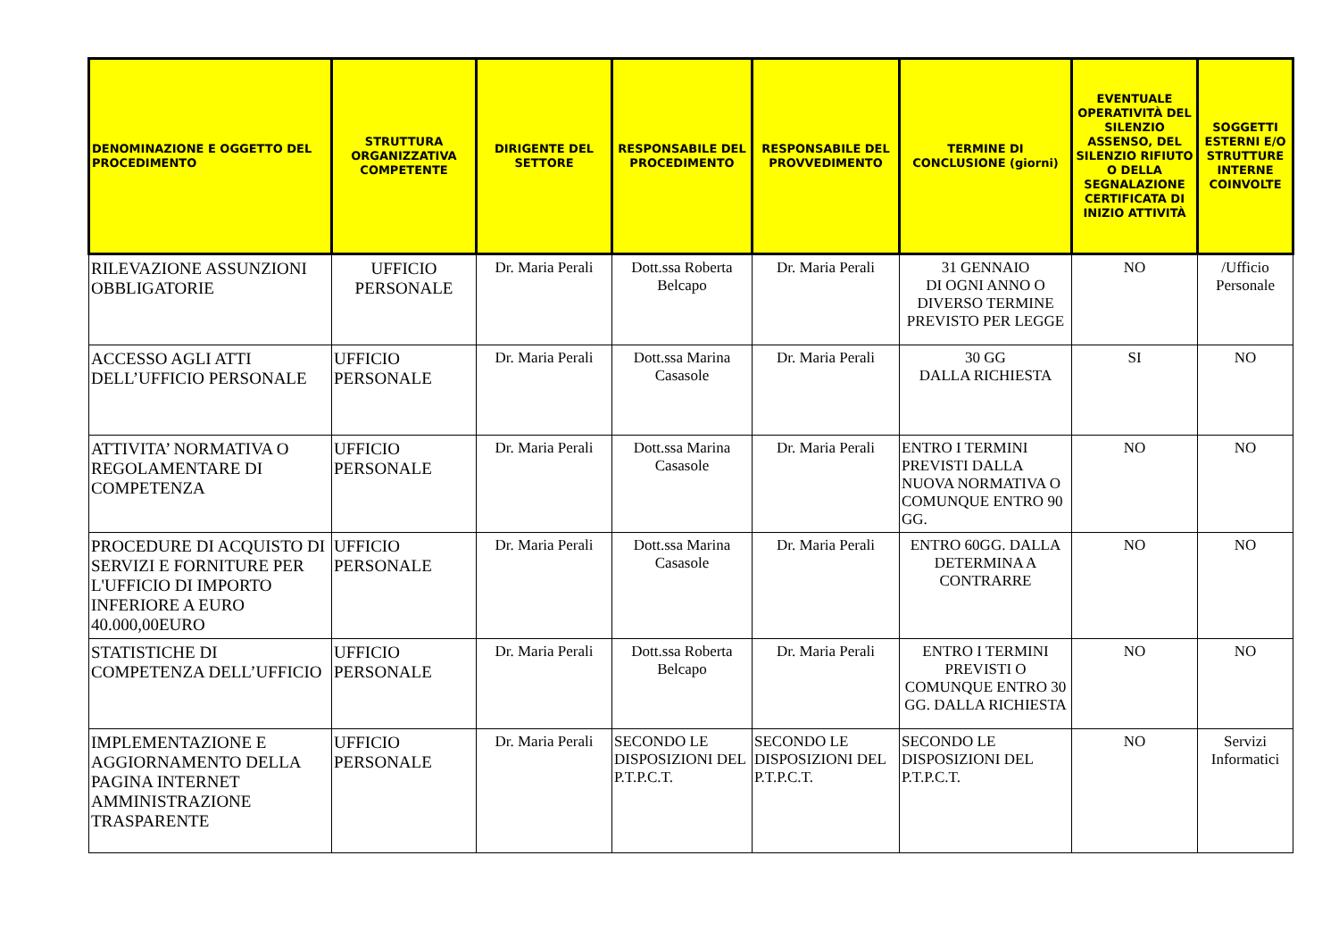| DENOMINAZIONE E OGGETTO DEL PROCEDIMENTO | STRUTTURA ORGANIZZATIVA COMPETENTE | DIRIGENTE DEL SETTORE | RESPONSABILE DEL PROCEDIMENTO | RESPONSABILE DEL PROVVEDIMENTO | TERMINE DI CONCLUSIONE (giorni) | EVENTUALE OPERATIVITÀ DEL SILENZIO ASSENSO, DEL SILENZIO RIFIUTO O DELLA SEGNALAZIONE CERTIFICATA DI INIZIO ATTIVITÀ | SOGGETTI ESTERNI E/O STRUTTURE INTERNE COINVOLTE |
| --- | --- | --- | --- | --- | --- | --- | --- |
| RILEVAZIONE ASSUNZIONI OBBLIGATORIE | UFFICIO PERSONALE | Dr. Maria Perali | Dott.ssa Roberta Belcapo | Dr. Maria Perali | 31 GENNAIO DI OGNI ANNO O DIVERSO TERMINE PREVISTO PER LEGGE | NO | /Ufficio Personale |
| ACCESSO AGLI ATTI DELL’UFFICIO PERSONALE | UFFICIO PERSONALE | Dr. Maria Perali | Dott.ssa Marina Casasole | Dr. Maria Perali | 30 GG DALLA RICHIESTA | SI | NO |
| ATTIVITA’ NORMATIVA O REGOLAMENTARE DI COMPETENZA | UFFICIO PERSONALE | Dr. Maria Perali | Dott.ssa Marina Casasole | Dr. Maria Perali | ENTRO I TERMINI PREVISTI DALLA NUOVA NORMATIVA O COMUNQUE ENTRO 90 GG. | NO | NO |
| PROCEDURE DI ACQUISTO DI SERVIZI E FORNITURE PER L'UFFICIO DI IMPORTO INFERIORE A EURO 40.000,00EURO | UFFICIO PERSONALE | Dr. Maria Perali | Dott.ssa Marina Casasole | Dr. Maria Perali | ENTRO 60GG. DALLA DETERMINA A CONTRARRE | NO | NO |
| STATISTICHE DI COMPETENZA DELL’UFFICIO | UFFICIO PERSONALE | Dr. Maria Perali | Dott.ssa Roberta Belcapo | Dr. Maria Perali | ENTRO I TERMINI PREVISTI O COMUNQUE ENTRO 30 GG. DALLA RICHIESTA | NO | NO |
| IMPLEMENTAZIONE E AGGIORNAMENTO DELLA PAGINA INTERNET AMMINISTRAZIONE TRASPARENTE | UFFICIO PERSONALE | Dr. Maria Perali | SECONDO LE DISPOSIZIONI DEL P.T.P.C.T. | SECONDO LE DISPOSIZIONI DEL P.T.P.C.T. | SECONDO LE DISPOSIZIONI DEL P.T.P.C.T. | NO | Servizi Informatici |